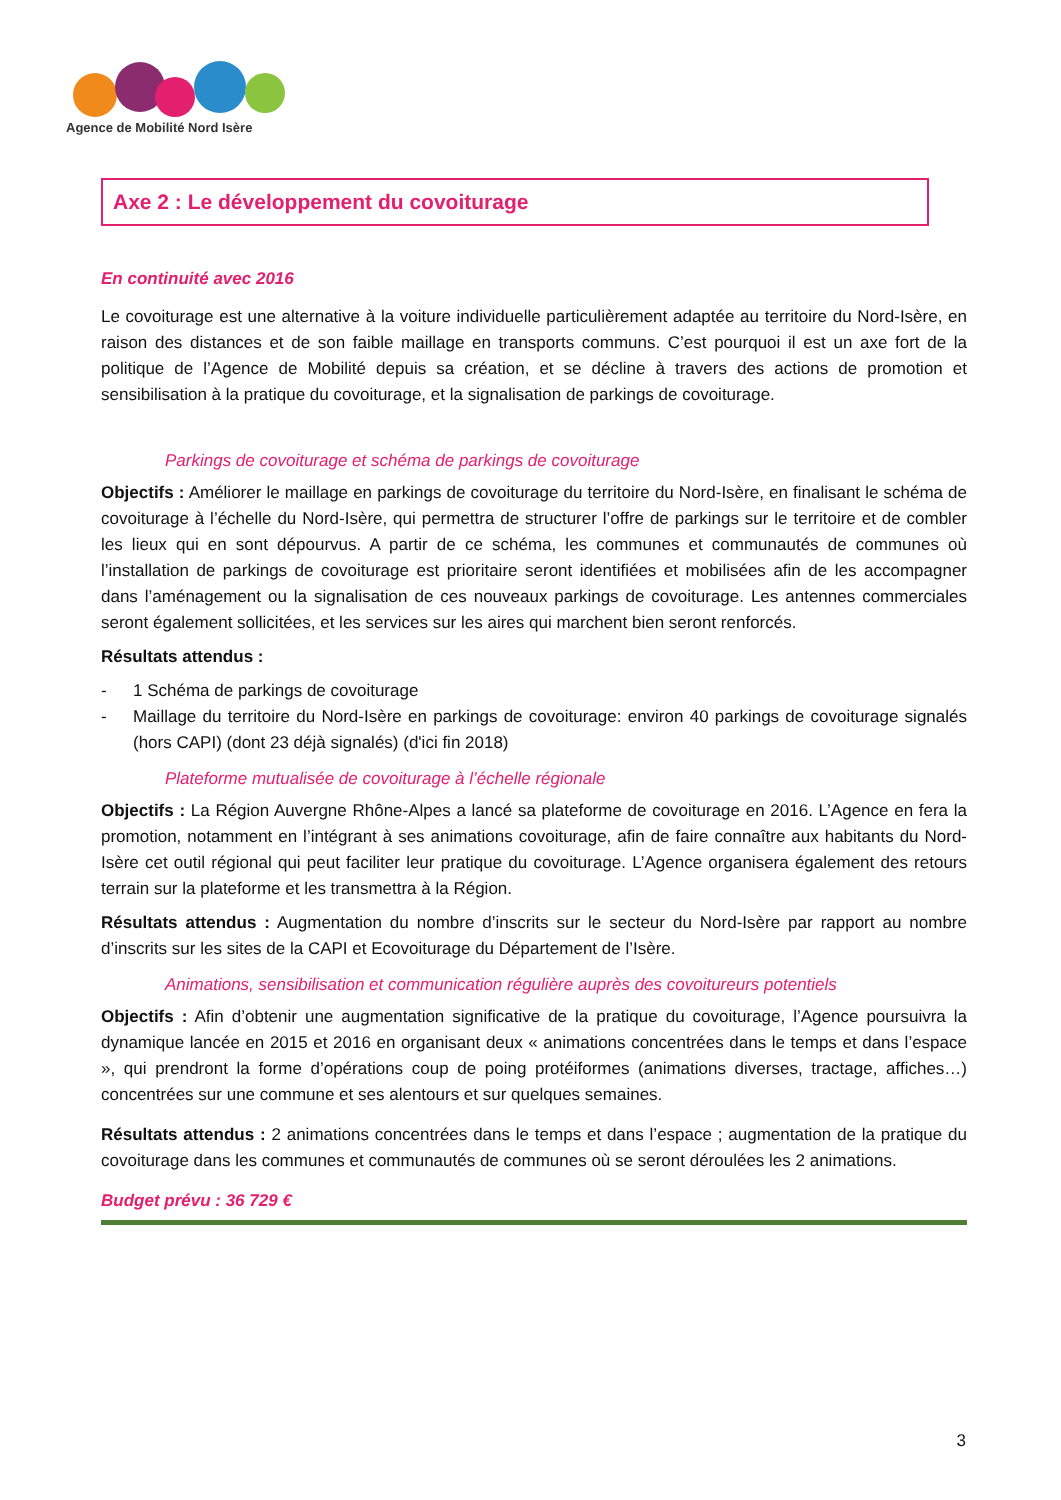Agence de Mobilité Nord Isère
Axe 2 : Le développement du covoiturage
En continuité avec 2016
Le covoiturage est une alternative à la voiture individuelle particulièrement adaptée au territoire du Nord-Isère, en raison des distances et de son faible maillage en transports communs. C’est pourquoi il est un axe fort de la politique de l’Agence de Mobilité depuis sa création, et se décline à travers des actions de promotion et sensibilisation à la pratique du covoiturage, et la signalisation de parkings de covoiturage.
Parkings de covoiturage et schéma de parkings de covoiturage
Objectifs : Améliorer le maillage en parkings de covoiturage du territoire du Nord-Isère, en finalisant le schéma de covoiturage à l’échelle du Nord-Isère, qui permettra de structurer l’offre de parkings sur le territoire et de combler les lieux qui en sont dépourvus. A partir de ce schéma, les communes et communautés de communes où l’installation de parkings de covoiturage est prioritaire seront identifiées et mobilisées afin de les accompagner dans l’aménagement ou la signalisation de ces nouveaux parkings de covoiturage. Les antennes commerciales seront également sollicitées, et les services sur les aires qui marchent bien seront renforcés.
Résultats attendus :
- 1 Schéma de parkings de covoiturage
- Maillage du territoire du Nord-Isère en parkings de covoiturage: environ 40 parkings de covoiturage signalés (hors CAPI) (dont 23 déjà signalés) (d'ici fin 2018)
Plateforme mutualisée de covoiturage à l’échelle régionale
Objectifs : La Région Auvergne Rhône-Alpes a lancé sa plateforme de covoiturage en 2016. L’Agence en fera la promotion, notamment en l’intégrant à ses animations covoiturage, afin de faire connaître aux habitants du Nord-Isère cet outil régional qui peut faciliter leur pratique du covoiturage. L’Agence organisera également des retours terrain sur la plateforme et les transmettra à la Région.
Résultats attendus : Augmentation du nombre d’inscrits sur le secteur du Nord-Isère par rapport au nombre d’inscrits sur les sites de la CAPI et Ecovoiturage du Département de l’Isère.
Animations, sensibilisation et communication régulière auprès des covoitureurs potentiels
Objectifs : Afin d’obtenir une augmentation significative de la pratique du covoiturage, l’Agence poursuivra la dynamique lancée en 2015 et 2016 en organisant deux « animations concentrées dans le temps et dans l’espace », qui prendront la forme d’opérations coup de poing protéiformes (animations diverses, tractage, affiches…) concentrées sur une commune et ses alentours et sur quelques semaines.
Résultats attendus : 2 animations concentrées dans le temps et dans l’espace ; augmentation de la pratique du covoiturage dans les communes et communautés de communes où se seront déroulées les 2 animations.
Budget prévu : 36 729 €
3